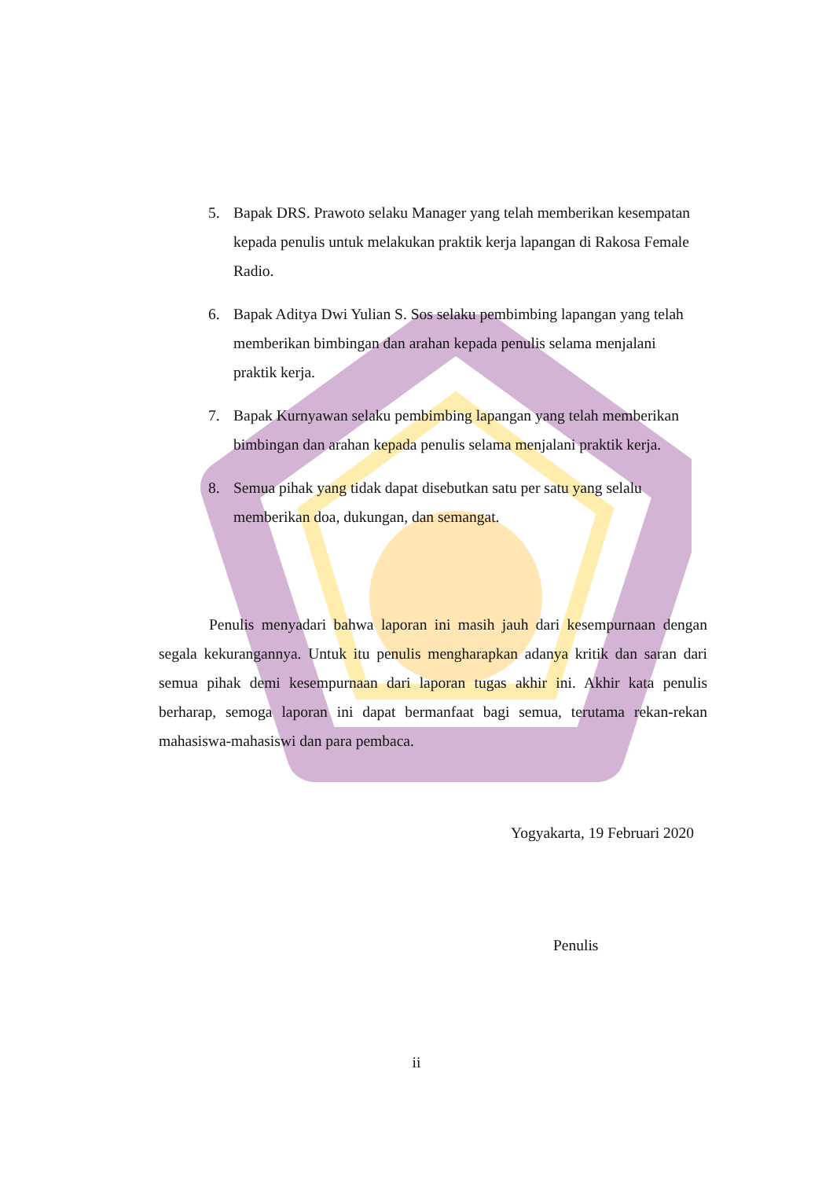5. Bapak DRS. Prawoto selaku Manager yang telah memberikan kesempatan kepada penulis untuk melakukan praktik kerja lapangan di Rakosa Female Radio.
6. Bapak Aditya Dwi Yulian S. Sos selaku pembimbing lapangan yang telah memberikan bimbingan dan arahan kepada penulis selama menjalani praktik kerja.
7. Bapak Kurnyawan selaku pembimbing lapangan yang telah memberikan bimbingan dan arahan kepada penulis selama menjalani praktik kerja.
8. Semua pihak yang tidak dapat disebutkan satu per satu yang selalu memberikan doa, dukungan, dan semangat.
Penulis menyadari bahwa laporan ini masih jauh dari kesempurnaan dengan segala kekurangannya. Untuk itu penulis mengharapkan adanya kritik dan saran dari semua pihak demi kesempurnaan dari laporan tugas akhir ini. Akhir kata penulis berharap, semoga laporan ini dapat bermanfaat bagi semua, terutama rekan-rekan mahasiswa-mahasiswi dan para pembaca.
Yogyakarta, 19 Februari 2020
Penulis
ii